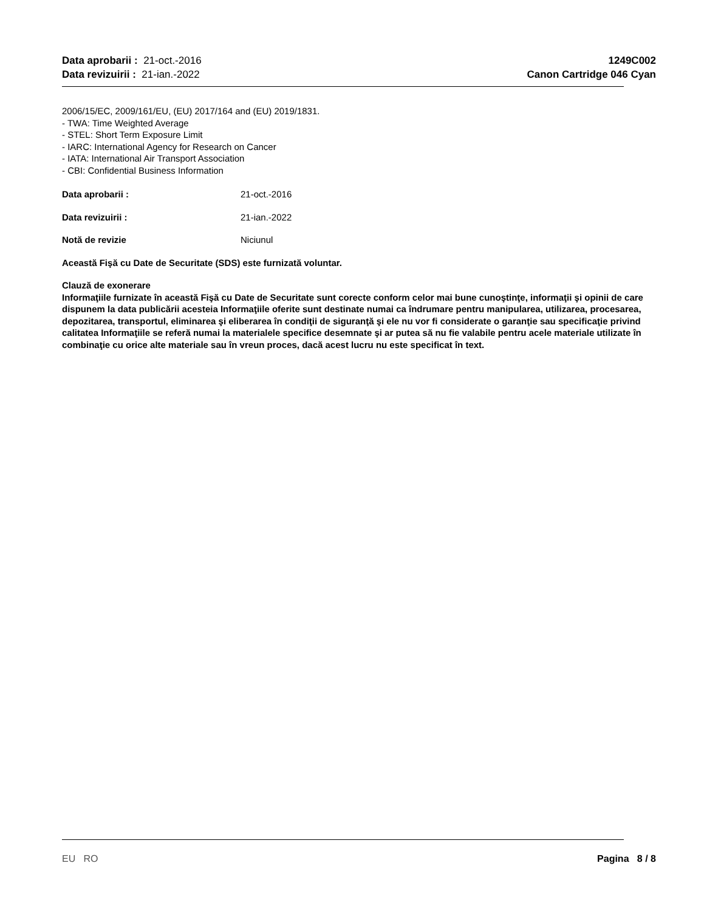Data aprobarii : 21-oct.-2016
Data revizuirii : 21-ian.-2022
1249C002
Canon Cartridge 046 Cyan
2006/15/EC, 2009/161/EU, (EU) 2017/164 and (EU) 2019/1831.
- TWA: Time Weighted Average
- STEL: Short Term Exposure Limit
- IARC: International Agency for Research on Cancer
- IATA: International Air Transport Association
- CBI: Confidential Business Information
Data aprobarii : 21-oct.-2016
Data revizuirii : 21-ian.-2022
Notă de revizie Niciunul
Această Fişă cu Date de Securitate (SDS) este furnizată voluntar.
Clauză de exonerare
Informaţiile furnizate în această Fişă cu Date de Securitate sunt corecte conform celor mai bune cunoştinţe, informaţii şi opinii de care dispunem la data publicării acesteia Informaţiile oferite sunt destinate numai ca îndrumare pentru manipularea, utilizarea, procesarea, depozitarea, transportul, eliminarea şi eliberarea în condiţii de siguranţă şi ele nu vor fi considerate o garanţie sau specificaţie privind calitatea Informaţiile se referă numai la materialele specifice desemnate şi ar putea să nu fie valabile pentru acele materiale utilizate în combinaţie cu orice alte materiale sau în vreun proces, dacă acest lucru nu este specificat în text.
EU RO Pagina 8 / 8